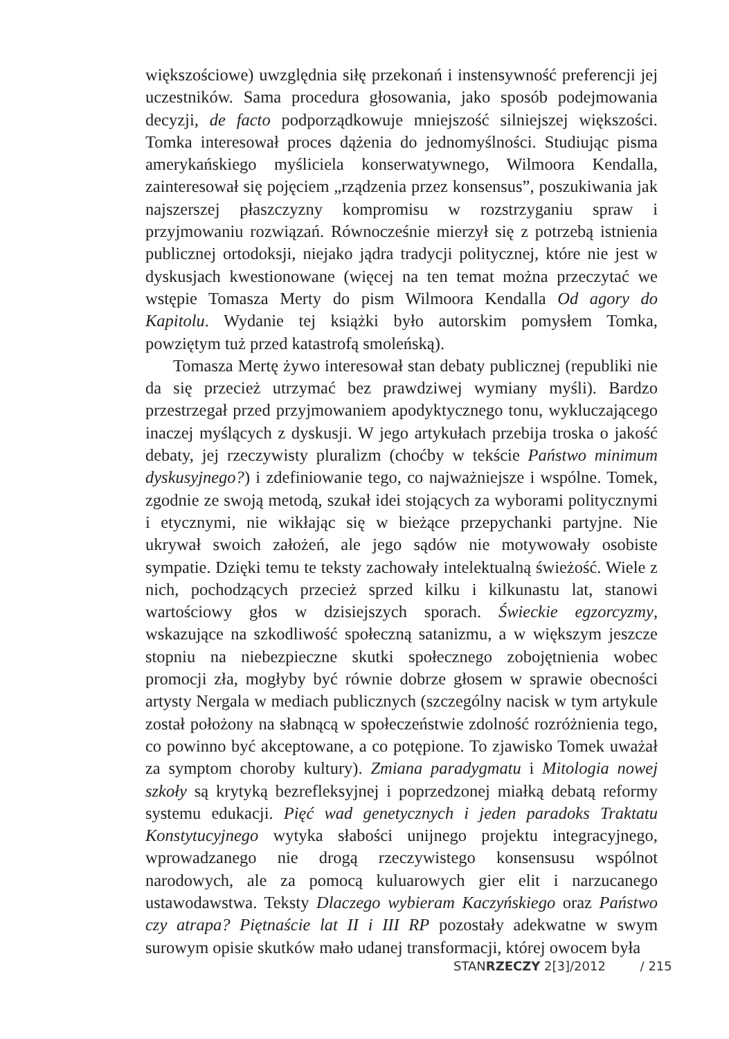większościowe) uwzględnia siłę przekonań i instensywność preferencji jej uczestników. Sama procedura głosowania, jako sposób podejmowania decyzji, de facto podporządkowuje mniejszość silniejszej większości. Tomka interesował proces dążenia do jednomyślności. Studiując pisma amerykańskiego myśliciela konserwatywnego, Wilmoora Kendalla, zainteresował się pojęciem „rządzenia przez konsensus”, poszukiwania jak najszerszej płaszczyzny kompromisu w rozstrzyganiu spraw i przyjmowaniu rozwiązań. Równocześnie mierzył się z potrzebą istnienia publicznej ortodoksji, niejako jądra tradycji politycznej, które nie jest w dyskusjach kwestionowane (więcej na ten temat można przeczytać we wstępie Tomasza Merty do pism Wilmoora Kendalla Od agory do Kapitolu. Wydanie tej książki było autorskim pomysłem Tomka, powziętym tuż przed katastrofą smoleńską).
Tomasza Mertę żywo interesował stan debaty publicznej (republiki nie da się przecież utrzymać bez prawdziwej wymiany myśli). Bardzo przestrzegał przed przyjmowaniem apodyktycznego tonu, wykluczającego inaczej myślących z dyskusji. W jego artykułach przebija troska o jakość debaty, jej rzeczywisty pluralizm (choćby w tekście Państwo minimum dyskusyjnego?) i zdefiniowanie tego, co najważniejsze i wspólne. Tomek, zgodnie ze swoją metodą, szukał idei stojących za wyborami politycznymi i etycznymi, nie wikłając się w bieżące przepychanki partyjne. Nie ukrywał swoich założeń, ale jego sądów nie motywowały osobiste sympatie. Dzięki temu te teksty zachowały intelektualną świeżość. Wiele z nich, pochodzących przecież sprzed kilku i kilkunastu lat, stanowi wartościowy głos w dzisiejszych sporach. Świeckie egzorcyzmy, wskazujące na szkodliwość społeczną satanizmu, a w większym jeszcze stopniu na niebezpieczne skutki społecznego zobojętnienia wobec promocji zła, mogłyby być równie dobrze głosem w sprawie obecności artysty Nergala w mediach publicznych (szczególny nacisk w tym artykule został położony na słabnącą w społeczeństwie zdolność rozróżnienia tego, co powinno być akceptowane, a co potępione. To zjawisko Tomek uważał za symptom choroby kultury). Zmiana paradygmatu i Mitologia nowej szkoły są krytyką bezrefleksyjnej i poprzedzonej miałką debatą reformy systemu edukacji. Pięć wad genetycznych i jeden paradoks Traktatu Konstytucyjnego wytyka słabości unijnego projektu integracyjnego, wprowadzanego nie drogą rzeczywistego konsensusu wspólnot narodowych, ale za pomocą kuluarowych gier elit i narzucanego ustawodawstwa. Teksty Dlaczego wybieram Kaczyńskiego oraz Państwo czy atrapa? Piętnaście lat II i III RP pozostały adekwatne w swym surowym opisie skutków mało udanej transformacji, której owocem była
STANRZECZY 2[3]/2012 / 215